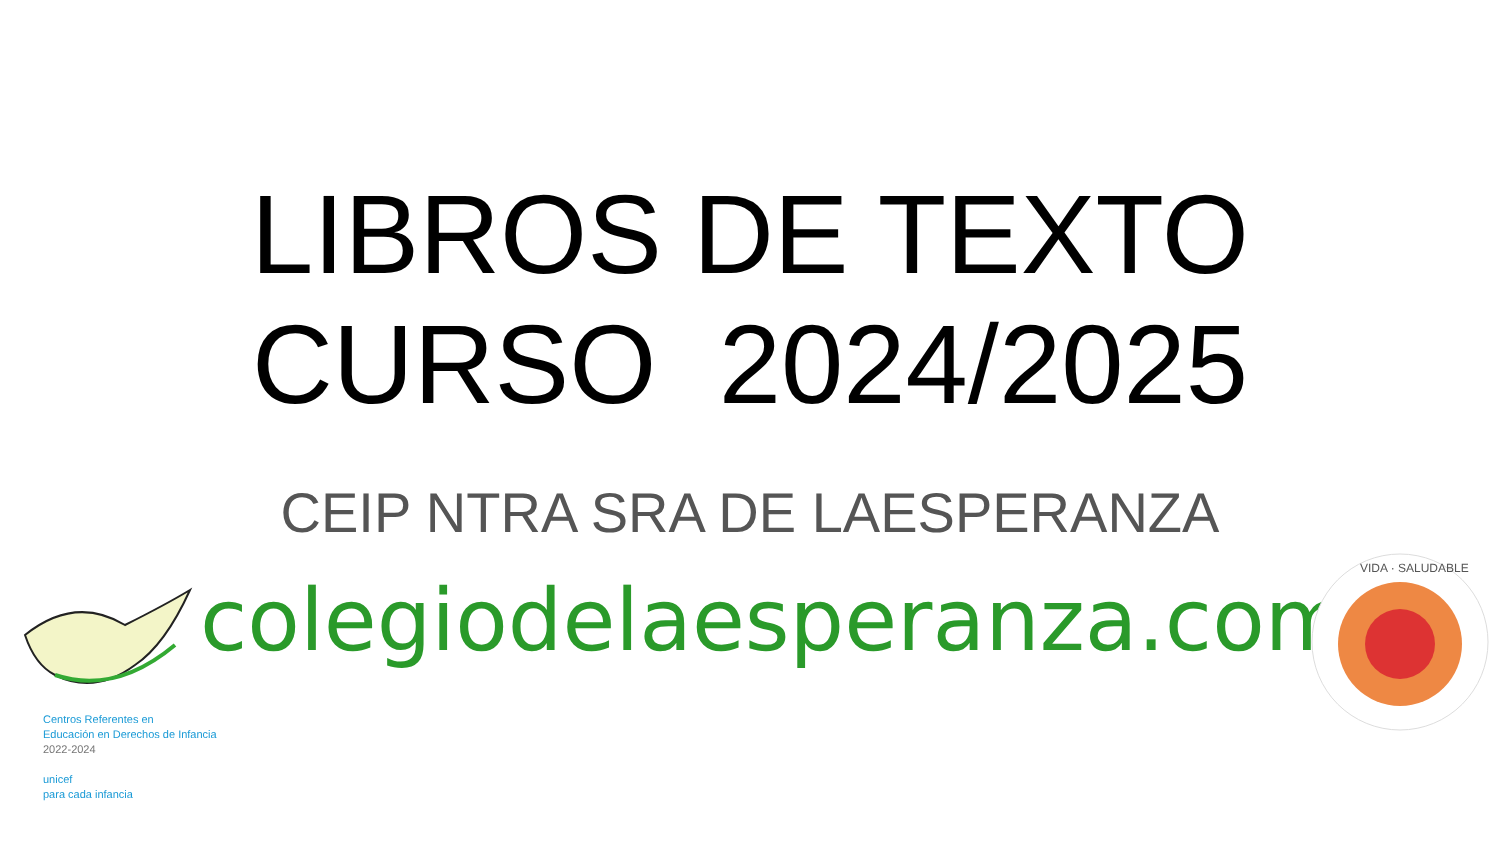LIBROS DE TEXTO
CURSO 2024/2025
CEIP NTRA SRA DE LAESPERANZA
colegiodelaesperanza.com
Centros Referentes en
Educación en Derechos de Infancia
2022-2024
unicef
para cada infancia
VIDA · SALUDABLE